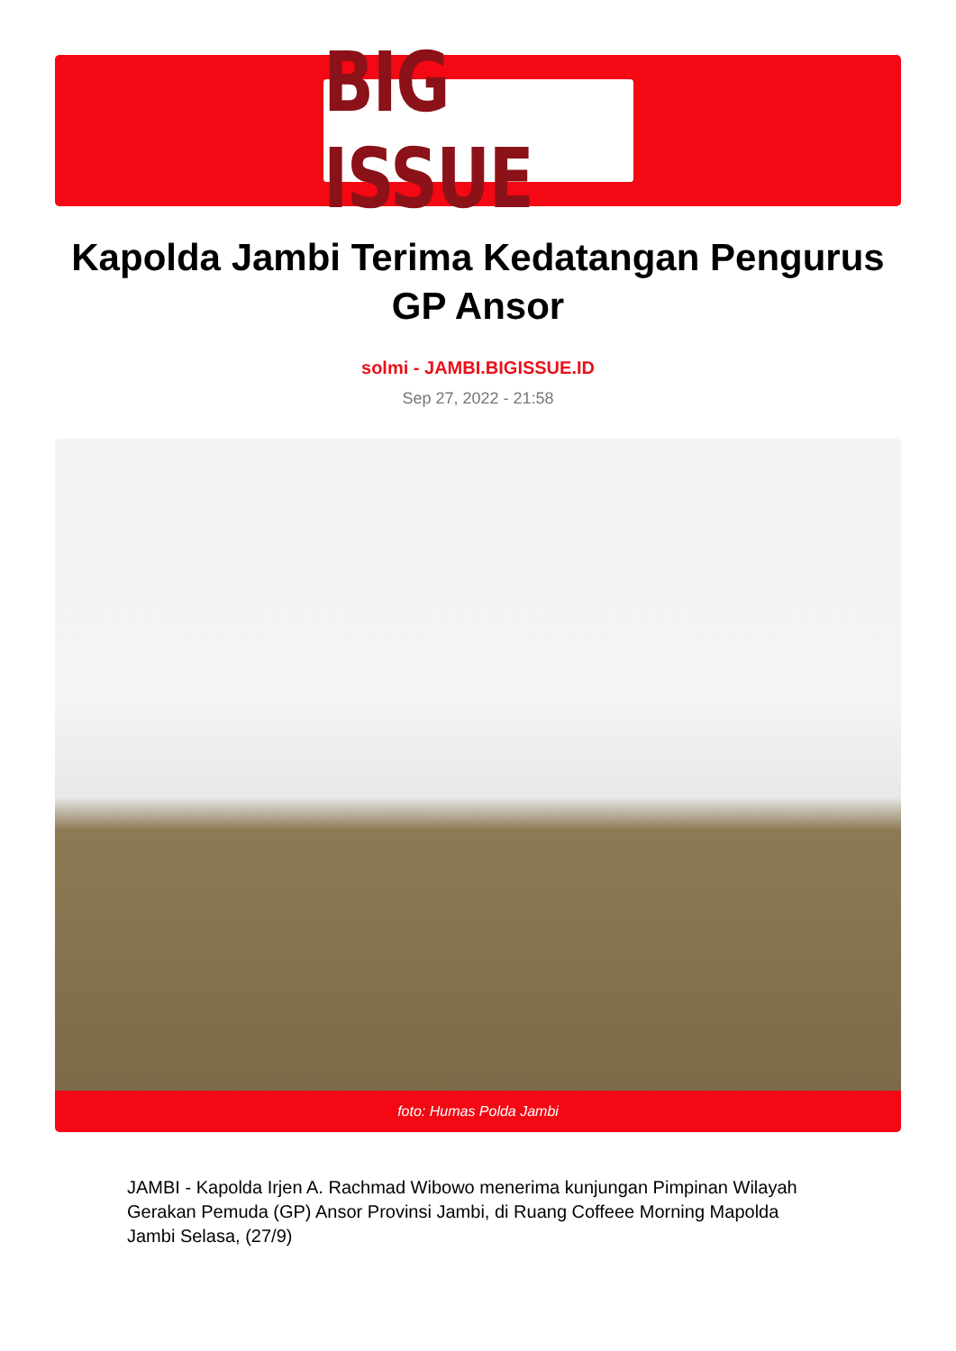BIG ISSUE
Kapolda Jambi Terima Kedatangan Pengurus GP Ansor
solmi - JAMBI.BIGISSUE.ID
Sep 27, 2022 - 21:58
foto: Humas Polda Jambi
JAMBI - Kapolda Irjen A. Rachmad Wibowo menerima kunjungan Pimpinan Wilayah Gerakan Pemuda (GP) Ansor Provinsi Jambi, di Ruang Coffeee Morning Mapolda Jambi Selasa, (27/9)